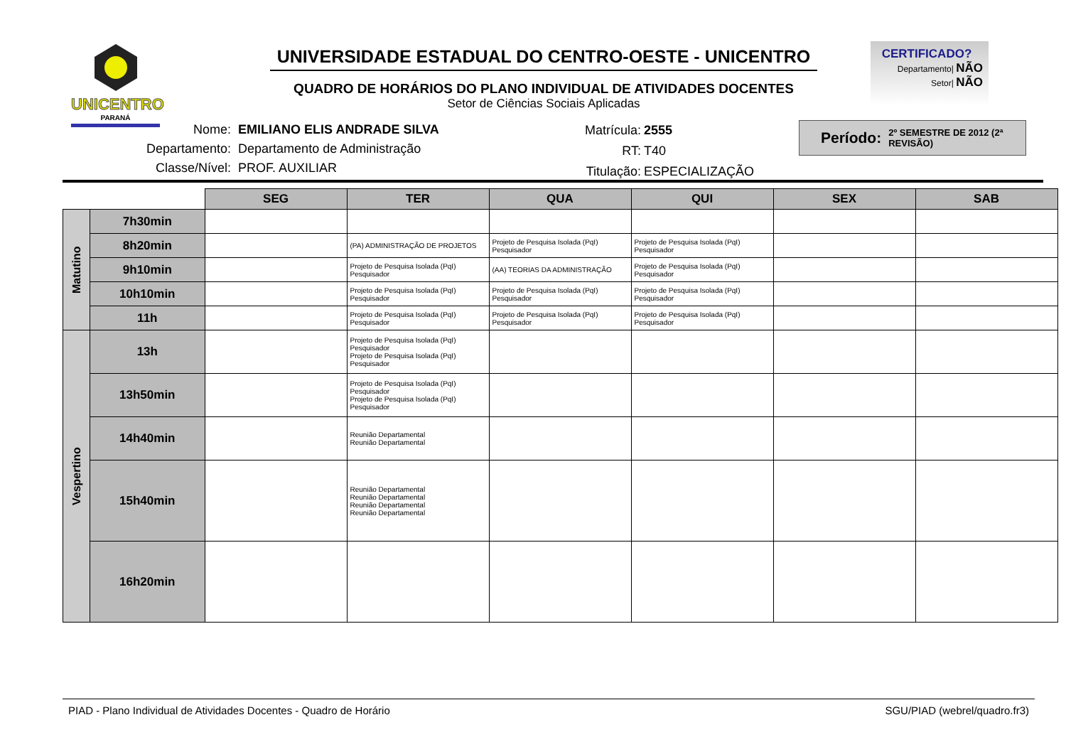UNICENTRO
PARANÁ
UNIVERSIDADE ESTADUAL DO CENTRO-OESTE - UNICENTRO
QUADRO DE HORÁRIOS DO PLANO INDIVIDUAL DE ATIVIDADES DOCENTES
Setor de Ciências Sociais Aplicadas
CERTIFICADO?
Departamento| NÃO
Setor| NÃO
| Nome: | EMILIANO ELIS ANDRADE SILVA |
| Departamento: | Departamento de Administração |
| Classe/Nível: | PROF. AUXILIAR |
| Matrícula: | 2555 |
| RT: | T40 |
| Titulação: | ESPECIALIZAÇÃO |
Período: 2º SEMESTRE DE 2012 (2ª REVISÃO)
| | | SEG | TER | QUA | QUI | SEX | SAB |
| --- | --- | --- | --- | --- | --- | --- | --- |
| Matutino | 7h30min | | | | | | |
| | 8h20min | | (PA) ADMINISTRAÇÃO DE PROJETOS | Projeto de Pesquisa Isolada (PqI) Pesquisador | Projeto de Pesquisa Isolada (PqI) Pesquisador | | |
| | 9h10min | | Projeto de Pesquisa Isolada (PqI) Pesquisador | (AA) TEORIAS DA ADMINISTRAÇÃO | Projeto de Pesquisa Isolada (PqI) Pesquisador | | |
| | 10h10min | | Projeto de Pesquisa Isolada (PqI) Pesquisador | Projeto de Pesquisa Isolada (PqI) Pesquisador | Projeto de Pesquisa Isolada (PqI) Pesquisador | | |
| | 11h | | Projeto de Pesquisa Isolada (PqI) Pesquisador | Projeto de Pesquisa Isolada (PqI) Pesquisador | Projeto de Pesquisa Isolada (PqI) Pesquisador | | |
| Vespertino | 13h | | Projeto de Pesquisa Isolada (PqI) Pesquisador Projeto de Pesquisa Isolada (PqI) Pesquisador | | | | |
| | 13h50min | | Projeto de Pesquisa Isolada (PqI) Pesquisador Projeto de Pesquisa Isolada (PqI) Pesquisador | | | | |
| | 14h40min | | Reunião Departamental Reunião Departamental | | | | |
| | 15h40min | | Reunião Departamental Reunião Departamental Reunião Departamental Reunião Departamental | | | | |
| | 16h20min | | | | | | |
PIAD - Plano Individual de Atividades Docentes - Quadro de Horário SGU/PIAD (webrel/quadro.fr3)